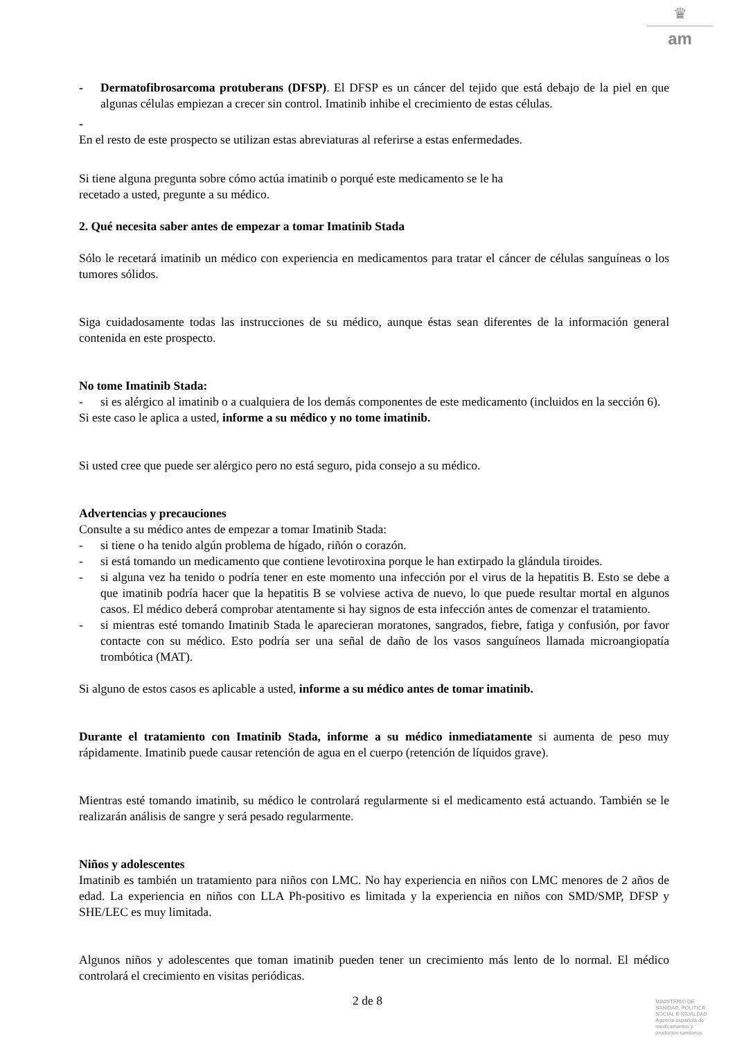♛
am
- Dermatofibrosarcoma protuberans (DFSP). El DFSP es un cáncer del tejido que está debajo de la piel en que algunas células empiezan a crecer sin control. Imatinib inhibe el crecimiento de estas células.
-
En el resto de este prospecto se utilizan estas abreviaturas al referirse a estas enfermedades.
Si tiene alguna pregunta sobre cómo actúa imatinib o porqué este medicamento se le ha
recetado a usted, pregunte a su médico.
2. Qué necesita saber antes de empezar a tomar Imatinib Stada
Sólo le recetará imatinib un médico con experiencia en medicamentos para tratar el cáncer de células sanguíneas o los tumores sólidos.
Siga cuidadosamente todas las instrucciones de su médico, aunque éstas sean diferentes de la información general contenida en este prospecto.
No tome Imatinib Stada:
- si es alérgico al imatinib o a cualquiera de los demás componentes de este medicamento (incluidos en la sección 6).
Si este caso le aplica a usted, informe a su médico y no tome imatinib.
Si usted cree que puede ser alérgico pero no está seguro, pida consejo a su médico.
Advertencias y precauciones
Consulte a su médico antes de empezar a tomar Imatinib Stada:
- si tiene o ha tenido algún problema de hígado, riñón o corazón.
- si está tomando un medicamento que contiene levotiroxina porque le han extirpado la glándula tiroides.
- si alguna vez ha tenido o podría tener en este momento una infección por el virus de la hepatitis B. Esto se debe a que imatinib podría hacer que la hepatitis B se volviese activa de nuevo, lo que puede resultar mortal en algunos casos. El médico deberá comprobar atentamente si hay signos de esta infección antes de comenzar el tratamiento.
- si mientras esté tomando Imatinib Stada le aparecieran moratones, sangrados, fiebre, fatiga y confusión, por favor contacte con su médico. Esto podría ser una señal de daño de los vasos sanguíneos llamada microangiopatía trombótica (MAT).
Si alguno de estos casos es aplicable a usted, informe a su médico antes de tomar imatinib.
Durante el tratamiento con Imatinib Stada, informe a su médico inmediatamente si aumenta de peso muy rápidamente. Imatinib puede causar retención de agua en el cuerpo (retención de líquidos grave).
Mientras esté tomando imatinib, su médico le controlará regularmente si el medicamento está actuando. También se le realizarán análisis de sangre y será pesado regularmente.
Niños y adolescentes
Imatinib es también un tratamiento para niños con LMC. No hay experiencia en niños con LMC menores de 2 años de edad. La experiencia en niños con LLA Ph-positivo es limitada y la experiencia en niños con SMD/SMP, DFSP y SHE/LEC es muy limitada.
Algunos niños y adolescentes que toman imatinib pueden tener un crecimiento más lento de lo normal. El médico controlará el crecimiento en visitas periódicas.
2 de 8
MINISTERIO DE
SANIDAD, POLITICA
SOCIAL E IGUALDAD
Agencia española de
medicamentos y
productos sanitarios